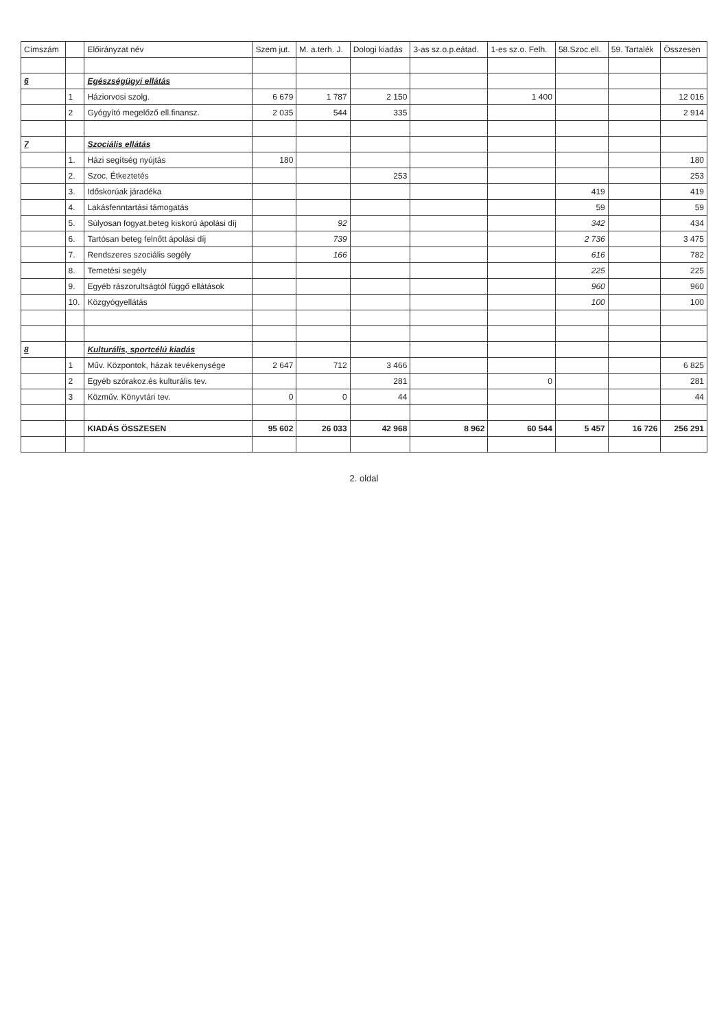| Címszám | | Előirányzat név | Szem jut. | M. a.terh. J. | Dologi kiadás | 3-as sz.o.p.eátad. | 1-es sz.o. Felh. | 58.Szoc.ell. | 59. Tartalék | Összesen |
| --- | --- | --- | --- | --- | --- | --- | --- | --- | --- | --- |
| 6 | | Egészségügyi ellátás | | | | | | | | |
| | 1 | Háziorvosi szolg. | 6 679 | 1 787 | 2 150 | | 1 400 | | | 12 016 |
| | 2 | Gyógyító megelőző ell.finansz. | 2 035 | 544 | 335 | | | | | 2 914 |
| 7 | | Szociális ellátás | | | | | | | | |
| | 1. | Házi segítség nyújtás | 180 | | | | | | | 180 |
| | 2. | Szoc. Étkeztetés | | | 253 | | | | | 253 |
| | 3. | Időskorúak járadéka | | | | | | 419 | | 419 |
| | 4. | Lakásfenntartási támogatás | | | | | | 59 | | 59 |
| | 5. | Súlyosan fogyat.beteg kiskorú ápolási díj | | 92 | | | | 342 | | 434 |
| | 6. | Tartósan beteg felnőtt ápolási díj | | 739 | | | | 2 736 | | 3 475 |
| | 7. | Rendszeres szociális segély | | 166 | | | | 616 | | 782 |
| | 8. | Temetési segély | | | | | | 225 | | 225 |
| | 9. | Egyéb rászorultságtól függő ellátások | | | | | | 960 | | 960 |
| | 10. | Közgyógyellátás | | | | | | 100 | | 100 |
| 8 | | Kulturális, sportcélú kiadás | | | | | | | | |
| | 1 | Műv. Központok, házak tevékenysége | 2 647 | 712 | 3 466 | | | | | 6 825 |
| | 2 | Egyéb szórakoz.és kulturális tev. | | | 281 | | 0 | | | 281 |
| | 3 | Közműv. Könyvtári tev. | 0 | 0 | 44 | | | | | 44 |
| | | KIADÁS ÖSSZESEN | 95 602 | 26 033 | 42 968 | 8 962 | 60 544 | 5 457 | 16 726 | 256 291 |
2. oldal